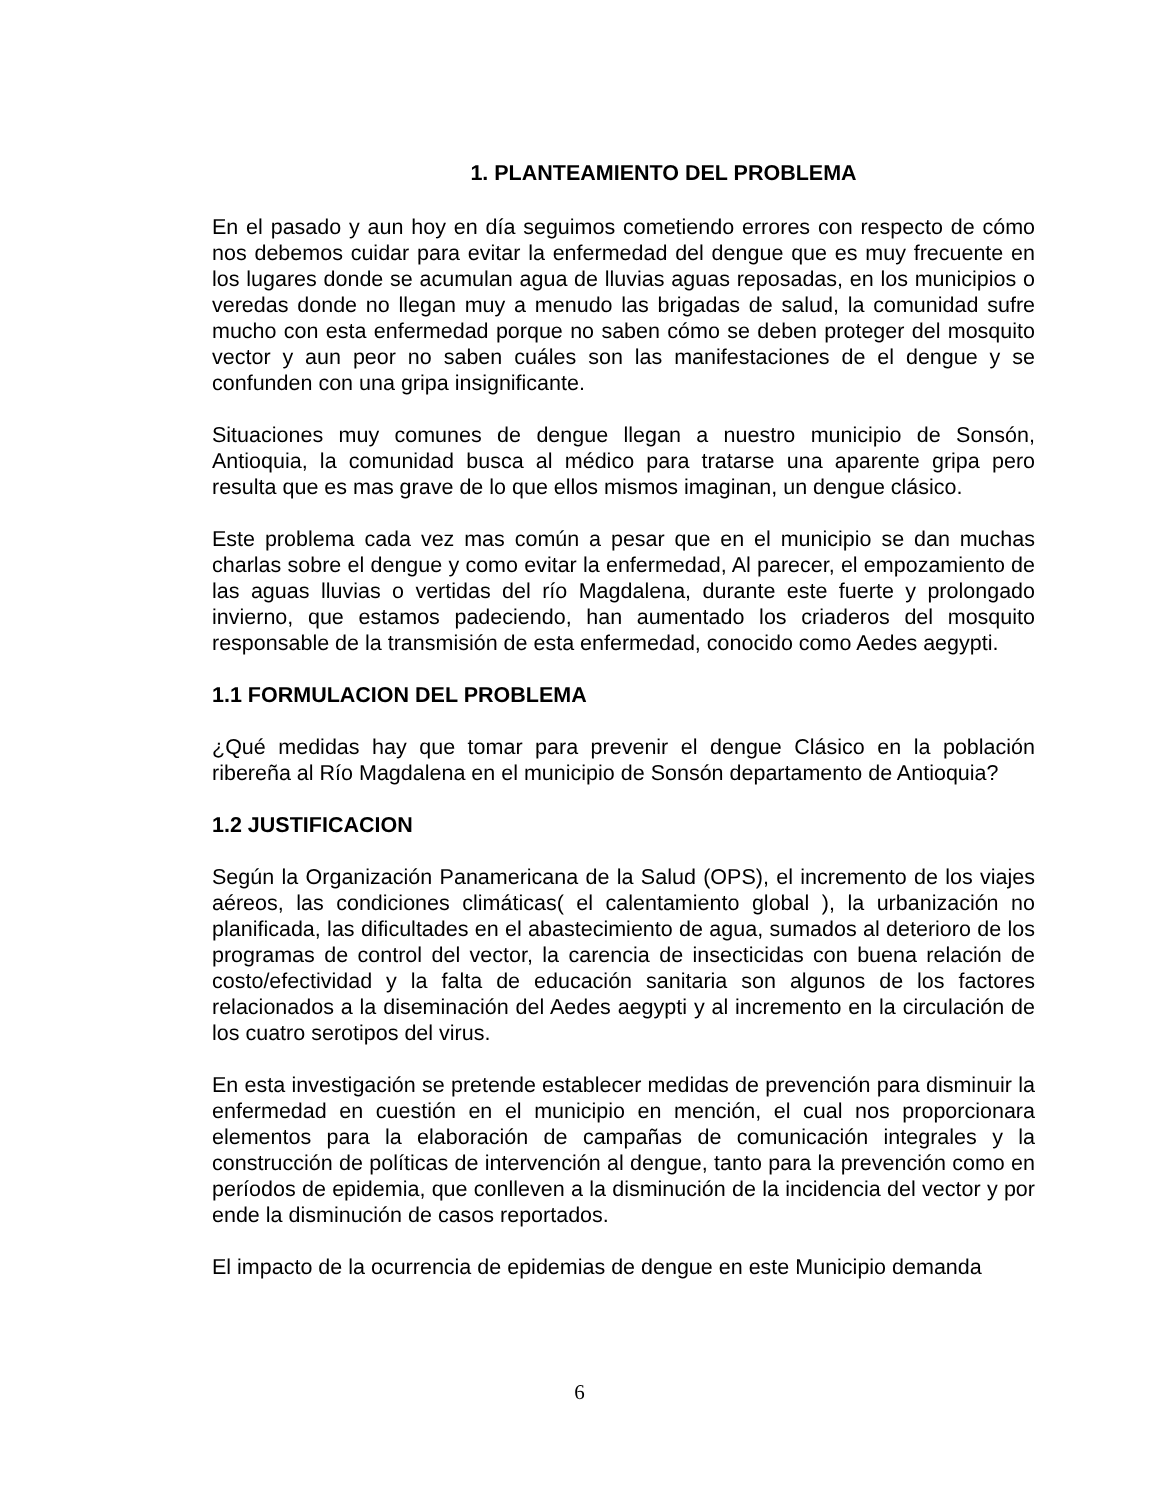1. PLANTEAMIENTO DEL PROBLEMA
En el pasado y aun hoy en día seguimos cometiendo errores con respecto de cómo nos debemos cuidar para evitar la enfermedad del dengue que es muy frecuente en los lugares donde se acumulan agua de lluvias aguas reposadas, en los municipios o veredas donde no llegan muy a menudo las brigadas de salud, la comunidad sufre mucho con esta enfermedad porque no saben cómo se deben proteger del mosquito vector y aun peor no saben cuáles son las manifestaciones de el dengue y se confunden con una gripa insignificante.
Situaciones muy comunes de dengue llegan a nuestro municipio de Sonsón, Antioquia, la comunidad busca al médico para tratarse una aparente gripa pero resulta que es mas grave de lo que ellos mismos imaginan, un dengue clásico.
Este problema cada vez mas común a pesar que en el municipio se dan muchas charlas sobre el dengue y como evitar la enfermedad, Al parecer, el empozamiento de las aguas lluvias o vertidas del río Magdalena, durante este fuerte y prolongado invierno, que estamos padeciendo, han aumentado los criaderos del mosquito responsable de la transmisión de esta enfermedad, conocido como Aedes aegypti.
1.1 FORMULACION DEL PROBLEMA
¿Qué medidas hay que tomar para prevenir el dengue Clásico en la población ribereña al Río Magdalena en el municipio de Sonsón departamento de Antioquia?
1.2 JUSTIFICACION
Según la Organización Panamericana de la Salud (OPS), el incremento de los viajes aéreos, las condiciones climáticas( el calentamiento global ), la urbanización no planificada, las dificultades en el abastecimiento de agua, sumados al deterioro de los programas de control del vector, la carencia de insecticidas con buena relación de costo/efectividad y la falta de educación sanitaria son algunos de los factores relacionados a la diseminación del Aedes aegypti y al incremento en la circulación de los cuatro serotipos del virus.
En esta investigación se pretende establecer medidas de prevención para disminuir la enfermedad en cuestión en el municipio en mención, el cual nos proporcionara elementos para la elaboración de campañas de comunicación integrales y la construcción de políticas de intervención al dengue, tanto para la prevención como en períodos de epidemia, que conlleven a la disminución de la incidencia del vector y por ende la disminución de casos reportados.
El impacto de la ocurrencia de epidemias de dengue en este Municipio demanda
6